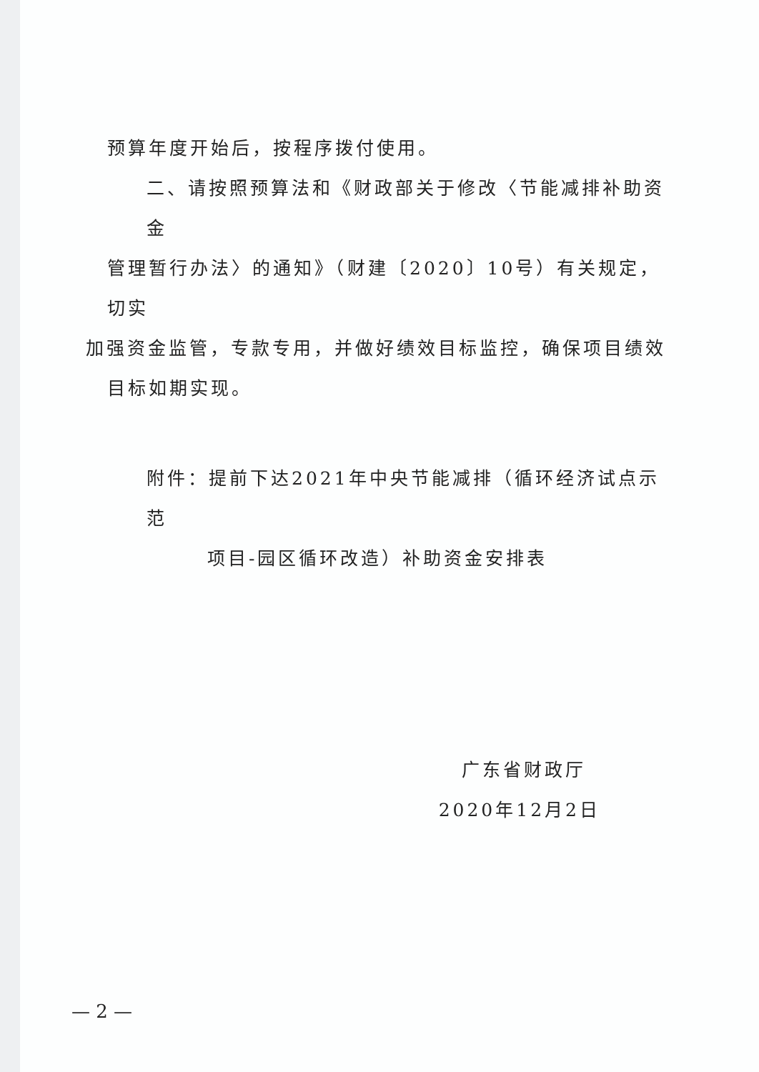预算年度开始后，按程序拨付使用。
二、请按照预算法和《财政部关于修改〈节能减排补助资金
管理暂行办法〉的通知》（财建〔2020〕10号）有关规定，切实
加强资金监管，专款专用，并做好绩效目标监控，确保项目绩效
目标如期实现。
附件：提前下达2021年中央节能减排（循环经济试点示范
项目-园区循环改造）补助资金安排表
广东省财政厅
2020年12月2日
— 2 —